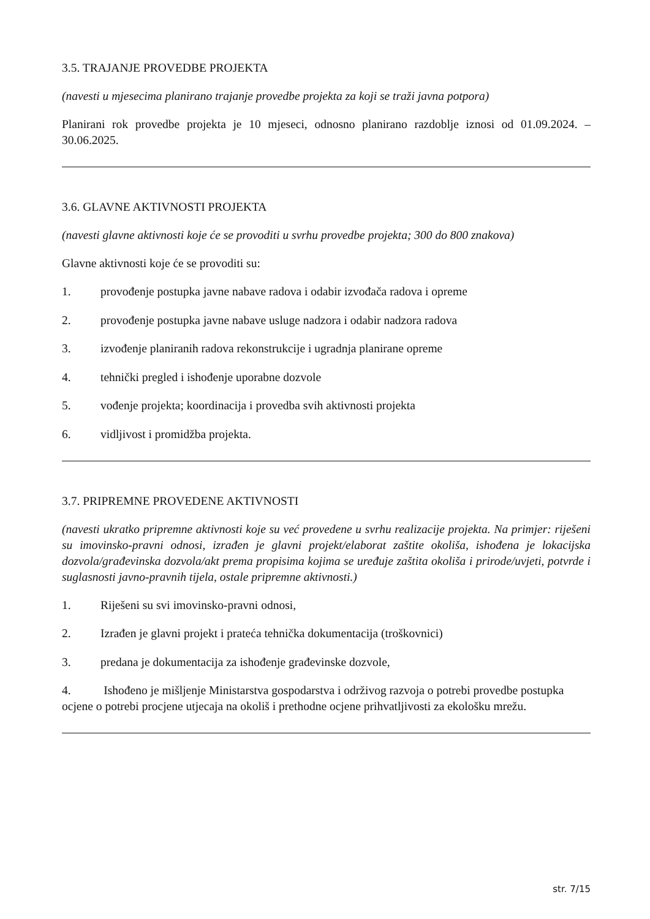3.5. TRAJANJE PROVEDBE PROJEKTA
(navesti u mjesecima planirano trajanje provedbe projekta za koji se traži javna potpora)
Planirani rok provedbe projekta je 10 mjeseci, odnosno planirano razdoblje iznosi od 01.09.2024. – 30.06.2025.
3.6. GLAVNE AKTIVNOSTI PROJEKTA
(navesti glavne aktivnosti koje će se provoditi u svrhu provedbe projekta; 300 do 800 znakova)
Glavne aktivnosti koje će se provoditi su:
1. provođenje postupka javne nabave radova i odabir izvođača radova i opreme
2. provođenje postupka javne nabave usluge nadzora i odabir nadzora radova
3. izvođenje planiranih radova rekonstrukcije i ugradnja planirane opreme
4. tehnički pregled i ishođenje uporabne dozvole
5. vođenje projekta; koordinacija i provedba svih aktivnosti projekta
6. vidljivost i promidžba projekta.
3.7. PRIPREMNE PROVEDENE AKTIVNOSTI
(navesti ukratko pripremne aktivnosti koje su već provedene u svrhu realizacije projekta. Na primjer: riješeni su imovinsko-pravni odnosi, izrađen je glavni projekt/elaborat zaštite okoliša, ishođena je lokacijska dozvola/građevinska dozvola/akt prema propisima kojima se uređuje zaštita okoliša i prirode/uvjeti, potvrde i suglasnosti javno-pravnih tijela, ostale pripremne aktivnosti.)
1. Riješeni su svi imovinsko-pravni odnosi,
2. Izrađen je glavni projekt i prateća tehnička dokumentacija (troškovnici)
3. predana je dokumentacija za ishođenje građevinske dozvole,
4. Ishođeno je mišljenje Ministarstva gospodarstva i održivog razvoja o potrebi provedbe postupka ocjene o potrebi procjene utjecaja na okoliš i prethodne ocjene prihvatljivosti za ekološku mrežu.
str. 7/15